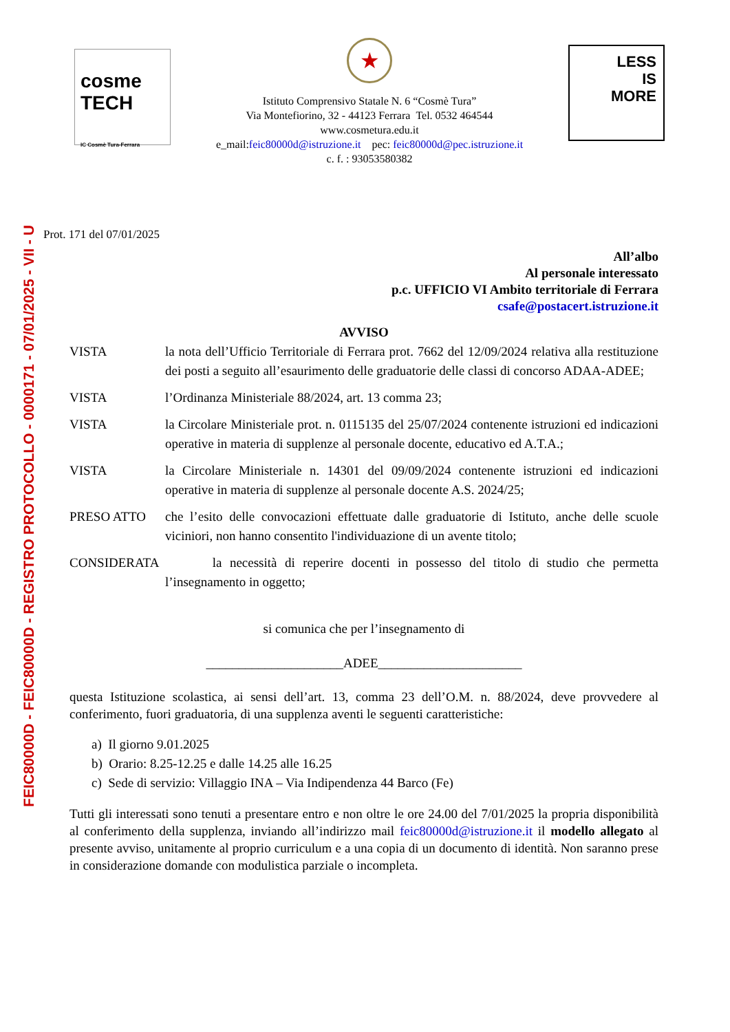FEIC80000D - FEIC80000D - REGISTRO PROTOCOLLO - 0000171 - 07/01/2025 - VII - U
cosme TECH
IC Cosmè Tura-Ferrara
★
Istituto Comprensivo Statale N. 6 “Cosmè Tura”
Via Montefiorino, 32 - 44123 Ferrara Tel. 0532 464544
www.cosmetura.edu.it
e_mail:feic80000d@istruzione.it pec: feic80000d@pec.istruzione.it
c. f. : 93053580382
LESS
IS
MORE
Prot. 171 del 07/01/2025
All’albo
Al personale interessato
p.c. UFFICIO VI Ambito territoriale di Ferrara
csafe@postacert.istruzione.it
AVVISO
VISTA la nota dell’Ufficio Territoriale di Ferrara prot. 7662 del 12/09/2024 relativa alla restituzione dei posti a seguito all’esaurimento delle graduatorie delle classi di concorso ADAA-ADEE;
VISTA l’Ordinanza Ministeriale 88/2024, art. 13 comma 23;
VISTA la Circolare Ministeriale prot. n. 0115135 del 25/07/2024 contenente istruzioni ed indicazioni operative in materia di supplenze al personale docente, educativo ed A.T.A.;
VISTA la Circolare Ministeriale n. 14301 del 09/09/2024 contenente istruzioni ed indicazioni operative in materia di supplenze al personale docente A.S. 2024/25;
PRESO ATTO che l’esito delle convocazioni effettuate dalle graduatorie di Istituto, anche delle scuole viciniori, non hanno consentito l'individuazione di un avente titolo;
CONSIDERATA la necessità di reperire docenti in possesso del titolo di studio che permetta l’insegnamento in oggetto;
si comunica che per l’insegnamento di
_____________________ADEE______________________
questa Istituzione scolastica, ai sensi dell’art. 13, comma 23 dell’O.M. n. 88/2024, deve provvedere al conferimento, fuori graduatoria, di una supplenza aventi le seguenti caratteristiche:
a) Il giorno 9.01.2025
b) Orario: 8.25-12.25 e dalle 14.25 alle 16.25
c) Sede di servizio: Villaggio INA – Via Indipendenza 44 Barco (Fe)
Tutti gli interessati sono tenuti a presentare entro e non oltre le ore 24.00 del 7/01/2025 la propria disponibilità al conferimento della supplenza, inviando all’indirizzo mail feic80000d@istruzione.it il modello allegato al presente avviso, unitamente al proprio curriculum e a una copia di un documento di identità. Non saranno prese in considerazione domande con modulistica parziale o incompleta.